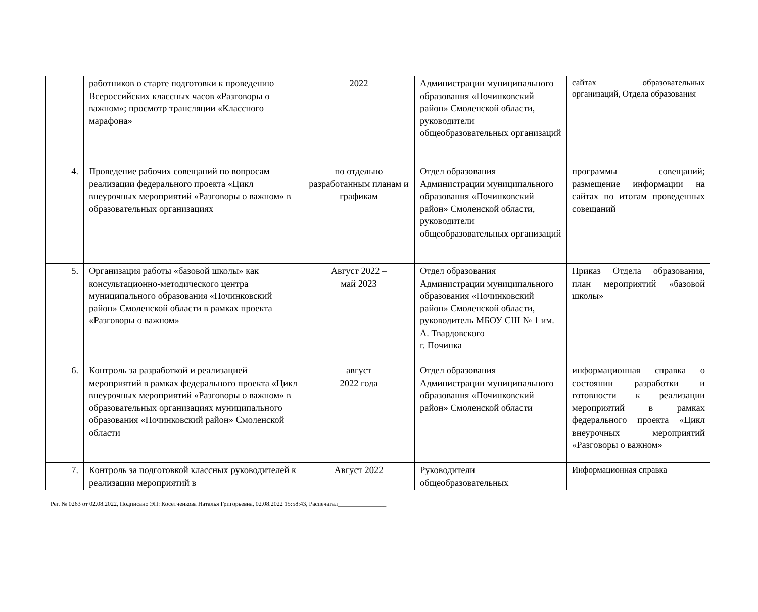| | работников о старте подготовки к проведению Всероссийских классных часов «Разговоры о важном»; просмотр трансляции «Классного марафона» | 2022 | Администрации муниципального образования «Починковский район» Смоленской области, руководители общеобразовательных организаций | сайтах образовательных организаций, Отдела образования |
| 4. | Проведение рабочих совещаний по вопросам реализации федерального проекта «Цикл внеурочных мероприятий «Разговоры о важном» в образовательных организациях | по отдельно разработанным планам и графикам | Отдел образования Администрации муниципального образования «Починковский район» Смоленской области, руководители общеобразовательных организаций | программы совещаний; размещение информации на сайтах по итогам проведенных совещаний |
| 5. | Организация работы «базовой школы» как консультационно-методического центра муниципального образования «Починковский район» Смоленской области в рамках проекта «Разговоры о важном» | Август 2022 – май 2023 | Отдел образования Администрации муниципального образования «Починковский район» Смоленской области, руководитель МБОУ СШ № 1 им. А. Твардовского г. Починка | Приказ Отдела образования, план мероприятий «базовой школы» |
| 6. | Контроль за разработкой и реализацией мероприятий в рамках федерального проекта «Цикл внеурочных мероприятий «Разговоры о важном» в образовательных организациях муниципального образования «Починковский район» Смоленской области | август 2022 года | Отдел образования Администрации муниципального образования «Починковский район» Смоленской области | информационная справка о состоянии разработки и готовности к реализации мероприятий в рамках федерального проекта «Цикл внеурочных мероприятий «Разговоры о важном» |
| 7. | Контроль за подготовкой классных руководителей к реализации мероприятий в | Август 2022 | Руководители общеобразовательных | Информационная справка |
Рег. № 0263 от 02.08.2022, Подписано ЭП: Косетченкова Наталья Григорьевна, 02.08.2022 15:58:43, Распечатал________________